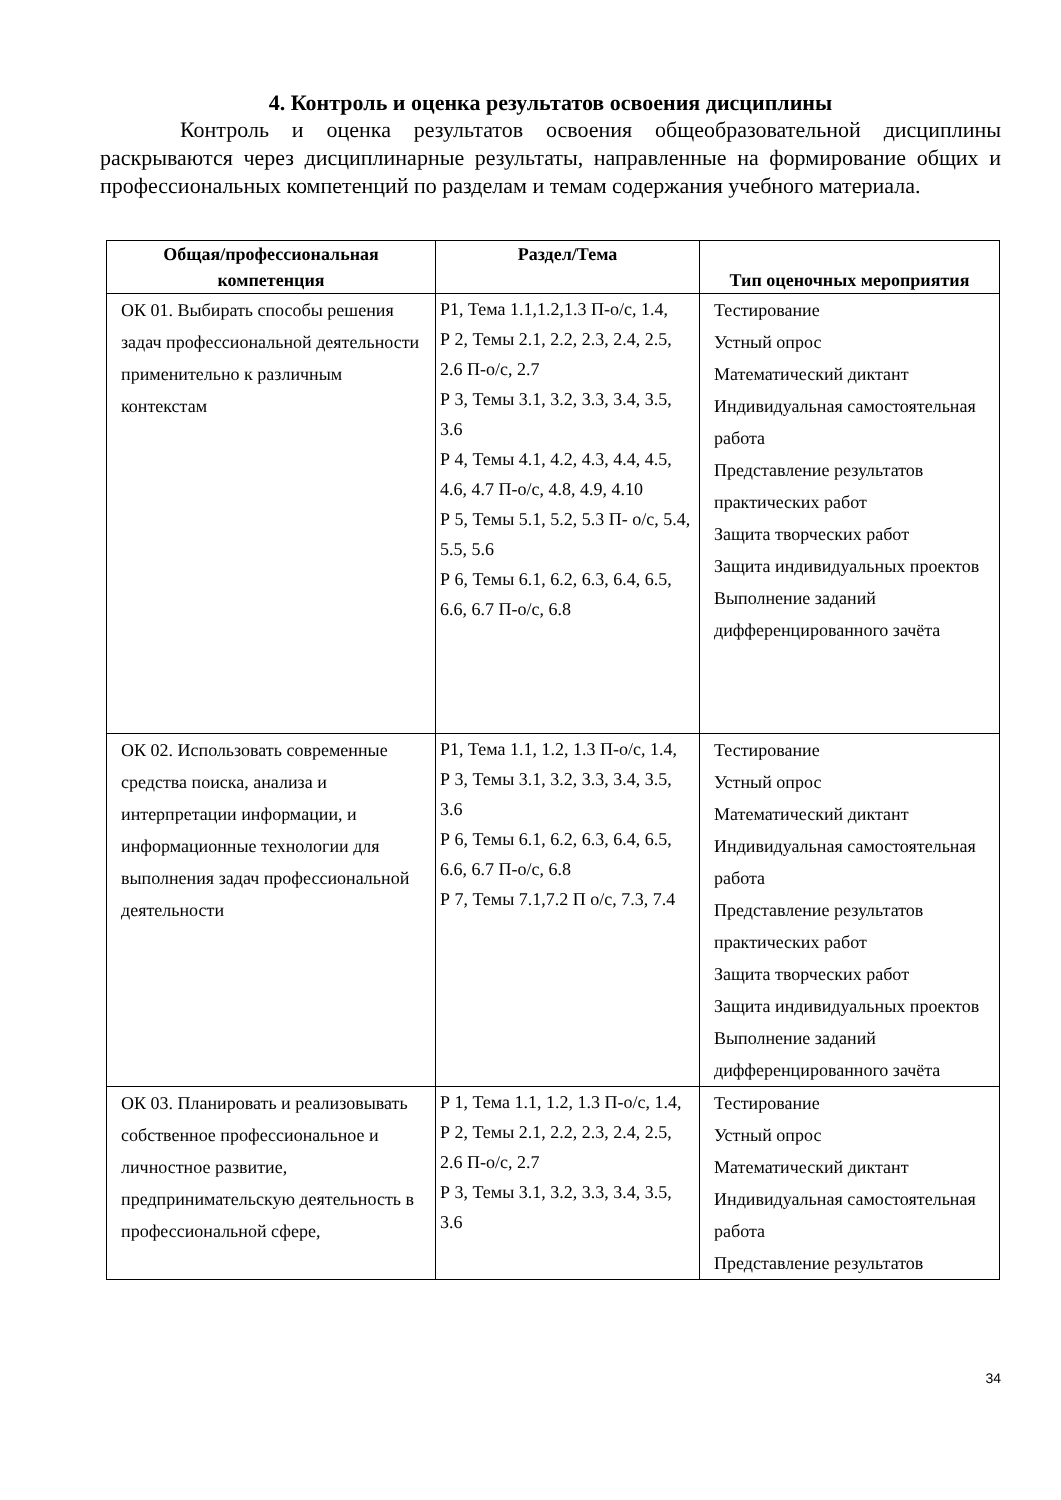4. Контроль и оценка результатов освоения дисциплины
Контроль и оценка результатов освоения общеобразовательной дисциплины раскрываются через дисциплинарные результаты, направленные на формирование общих и профессиональных компетенций по разделам и темам содержания учебного материала.
| Общая/профессиональная компетенция | Раздел/Тема | Тип оценочных мероприятия |
| --- | --- | --- |
| ОК 01. Выбирать способы решения задач профессиональной деятельности применительно к различным контекстам | Р1, Тема 1.1,1.2,1.3 П-о/с, 1.4, Р 2, Темы 2.1, 2.2, 2.3, 2.4, 2.5, 2.6 П-о/с, 2.7 Р 3, Темы 3.1, 3.2, 3.3, 3.4, 3.5, 3.6 Р 4, Темы 4.1, 4.2, 4.3, 4.4, 4.5, 4.6, 4.7 П-о/с, 4.8, 4.9, 4.10 Р 5, Темы 5.1, 5.2, 5.3 П- о/с, 5.4, 5.5, 5.6 Р 6, Темы 6.1, 6.2, 6.3, 6.4, 6.5, 6.6, 6.7 П-о/с, 6.8 | Тестирование Устный опрос Математический диктант Индивидуальная самостоятельная работа Представление результатов практических работ Защита творческих работ Защита индивидуальных проектов Выполнение заданий дифференцированного зачёта |
| ОК 02. Использовать современные средства поиска, анализа и интерпретации информации, и информационные технологии для выполнения задач профессиональной деятельности | Р1, Тема 1.1, 1.2, 1.3 П-о/с, 1.4, Р 3, Темы 3.1, 3.2, 3.3, 3.4, 3.5, 3.6 Р 6, Темы 6.1, 6.2, 6.3, 6.4, 6.5, 6.6, 6.7 П-о/с, 6.8 Р 7, Темы 7.1,7.2 П о/с, 7.3, 7.4 | Тестирование Устный опрос Математический диктант Индивидуальная самостоятельная работа Представление результатов практических работ Защита творческих работ Защита индивидуальных проектов Выполнение заданий дифференцированного зачёта |
| ОК 03. Планировать и реализовывать собственное профессиональное и личностное развитие, предпринимательскую деятельность в профессиональной сфере, | Р 1, Тема 1.1, 1.2, 1.3 П-о/с, 1.4, Р 2, Темы 2.1, 2.2, 2.3, 2.4, 2.5, 2.6 П-о/с, 2.7 Р 3, Темы 3.1, 3.2, 3.3, 3.4, 3.5, 3.6 | Тестирование Устный опрос Математический диктант Индивидуальная самостоятельная работа Представление результатов |
34